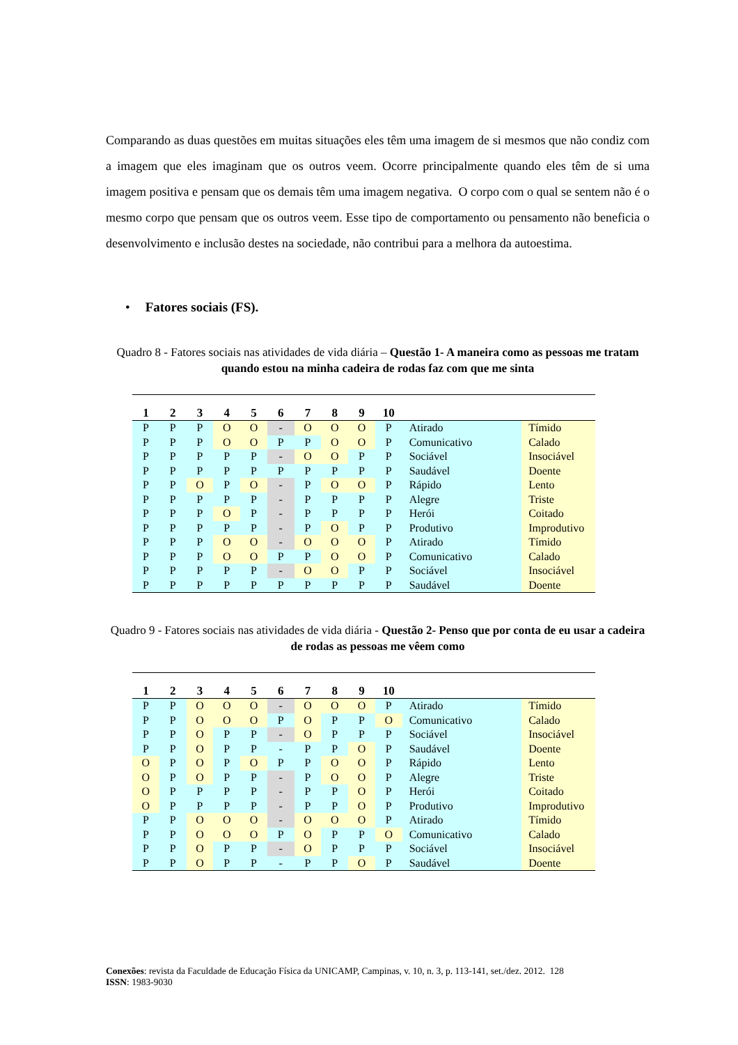Comparando as duas questões em muitas situações eles têm uma imagem de si mesmos que não condiz com a imagem que eles imaginam que os outros veem. Ocorre principalmente quando eles têm de si uma imagem positiva e pensam que os demais têm uma imagem negativa. O corpo com o qual se sentem não é o mesmo corpo que pensam que os outros veem. Esse tipo de comportamento ou pensamento não beneficia o desenvolvimento e inclusão destes na sociedade, não contribui para a melhora da autoestima.
• Fatores sociais (FS).
Quadro 8 - Fatores sociais nas atividades de vida diária – Questão 1- A maneira como as pessoas me tratam quando estou na minha cadeira de rodas faz com que me sinta
| 1 | 2 | 3 | 4 | 5 | 6 | 7 | 8 | 9 | 10 | | |
| --- | --- | --- | --- | --- | --- | --- | --- | --- | --- | --- | --- |
| P | P | P | O | O | - | O | O | O | P | Atirado | Tímido |
| P | P | P | O | O | P | P | O | O | P | Comunicativo | Calado |
| P | P | P | P | P | - | O | O | P | P | Sociável | Insociável |
| P | P | P | P | P | P | P | P | P | P | Saudável | Doente |
| P | P | O | P | O | - | P | O | O | P | Rápido | Lento |
| P | P | P | P | P | - | P | P | P | P | Alegre | Triste |
| P | P | P | O | P | - | P | P | P | P | Herói | Coitado |
| P | P | P | P | P | - | P | O | P | P | Produtivo | Improdutivo |
| P | P | P | O | O | - | O | O | O | P | Atirado | Tímido |
| P | P | P | O | O | P | P | O | O | P | Comunicativo | Calado |
| P | P | P | P | P | - | O | O | P | P | Sociável | Insociável |
| P | P | P | P | P | P | P | P | P | P | Saudável | Doente |
Quadro 9 - Fatores sociais nas atividades de vida diária - Questão 2- Penso que por conta de eu usar a cadeira de rodas as pessoas me vêem como
| 1 | 2 | 3 | 4 | 5 | 6 | 7 | 8 | 9 | 10 | | |
| --- | --- | --- | --- | --- | --- | --- | --- | --- | --- | --- | --- |
| P | P | O | O | O | - | O | O | O | P | Atirado | Tímido |
| P | P | O | O | O | P | O | P | P | O | Comunicativo | Calado |
| P | P | O | P | P | - | O | P | P | P | Sociável | Insociável |
| P | P | O | P | P | - | P | P | O | P | Saudável | Doente |
| O | P | O | P | O | P | P | O | O | P | Rápido | Lento |
| O | P | O | P | P | - | P | O | O | P | Alegre | Triste |
| O | P | P | P | P | - | P | P | O | P | Herói | Coitado |
| O | P | P | P | P | - | P | P | O | P | Produtivo | Improdutivo |
| P | P | O | O | O | - | O | O | O | P | Atirado | Tímido |
| P | P | O | O | O | P | O | P | P | O | Comunicativo | Calado |
| P | P | O | P | P | - | O | P | P | P | Sociável | Insociável |
| P | P | O | P | P | - | P | P | O | P | Saudável | Doente |
Conexões: revista da Faculdade de Educação Física da UNICAMP, Campinas, v. 10, n. 3, p. 113-141, set./dez. 2012. 128
ISSN: 1983-9030